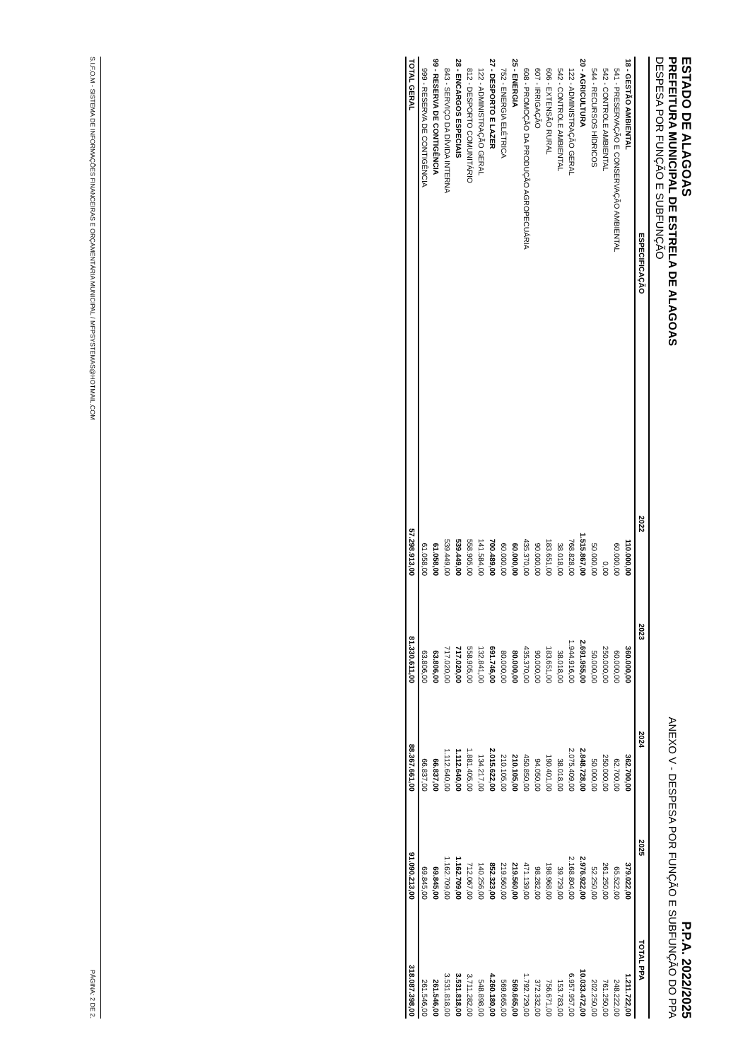ESTADO DE ALAGOAS
PREFEITURA MUNICIPAL DE ESTRELA DE ALAGOAS
DESPESA POR FUNÇÃO E SUBFUNÇÃO
P.P.A. 2022/2025
ANEXO V - DESPESA POR FUNÇÃO E SUBFUNÇÃO DO PPA
| ESPECIFICAÇÃO | 2022 | 2023 | 2024 | 2025 | TOTAL PPA |
| --- | --- | --- | --- | --- | --- |
| 18 - GESTÃO AMBIENTAL | 110.000,00 | 360.000,00 | 362.700,00 | 379.022,00 | 1.211.722,00 |
| 541 - PRESERVAÇÃO E CONSERVAÇÃO AMBIENTAL | 60.000,00 | 60.000,00 | 62.700,00 | 65.522,00 | 248.222,00 |
| 542 - CONTROLE AMBIENTAL | 0,00 | 250.000,00 | 250.000,00 | 261.250,00 | 761.250,00 |
| 544 - RECURSOS HÍDRICOS | 50.000,00 | 50.000,00 | 50.000,00 | 52.250,00 | 202.250,00 |
| 20 - AGRICULTURA | 1.515.867,00 | 2.691.955,00 | 2.848.728,00 | 2.976.922,00 | 10.033.472,00 |
| 122 - ADMINISTRAÇÃO GERAL | 768.828,00 | 1.944.916,00 | 2.075.409,00 | 2.168.804,00 | 6.957.957,00 |
| 542 - CONTROLE AMBIENTAL | 38.018,00 | 38.018,00 | 38.018,00 | 39.729,00 | 153.783,00 |
| 606 - EXTENSÃO RURAL | 183.651,00 | 183.651,00 | 190.401,00 | 198.968,00 | 756.671,00 |
| 607 - IRRIGAÇÃO | 90.000,00 | 90.000,00 | 94.050,00 | 98.282,00 | 372.332,00 |
| 608 - PROMOÇÃO DA PRODUÇÃO AGROPECUÁRIA | 435.370,00 | 435.370,00 | 450.850,00 | 471.139,00 | 1.792.729,00 |
| 25 - ENERGIA | 60.000,00 | 80.000,00 | 210.105,00 | 219.560,00 | 569.665,00 |
| 752 - ENERGIA ELÉTRICA | 60.000,00 | 80.000,00 | 210.105,00 | 219.560,00 | 569.665,00 |
| 27 - DESPORTO E LAZER | 700.489,00 | 691.746,00 | 2.015.622,00 | 852.323,00 | 4.260.180,00 |
| 122 - ADMINISTRAÇÃO GERAL | 141.584,00 | 132.841,00 | 134.217,00 | 140.256,00 | 548.898,00 |
| 812 - DESPORTO COMUNITÁRIO | 558.905,00 | 558.905,00 | 1.881.405,00 | 712.067,00 | 3.711.282,00 |
| 28 - ENCARGOS ESPECIAIS | 539.449,00 | 717.020,00 | 1.112.640,00 | 1.162.709,00 | 3.531.818,00 |
| 843 - SERVIÇO DA DÍVIDA INTERNA | 539.449,00 | 717.020,00 | 1.112.640,00 | 1.162.709,00 | 3.531.818,00 |
| 99 - RESERVA DE CONTIGÊNCIA | 61.058,00 | 63.806,00 | 66.837,00 | 69.845,00 | 261.546,00 |
| 999 - RESERVA DE CONTIGÊNCIA | 61.058,00 | 63.806,00 | 66.837,00 | 69.845,00 | 261.546,00 |
| TOTAL GERAL | 57.298.913,00 | 81.330.611,00 | 88.367.661,00 | 91.090.213,00 | 318.087.398,00 |
S.I.F.O.M - SISTEMA DE INFORMAÇÕES FINANCEIRAS E ORÇAMENTÁRIA MUNICIPAL / MFPSYSTEMAS@HOTMAIL.COM PÁGINA: 2 DE 2.